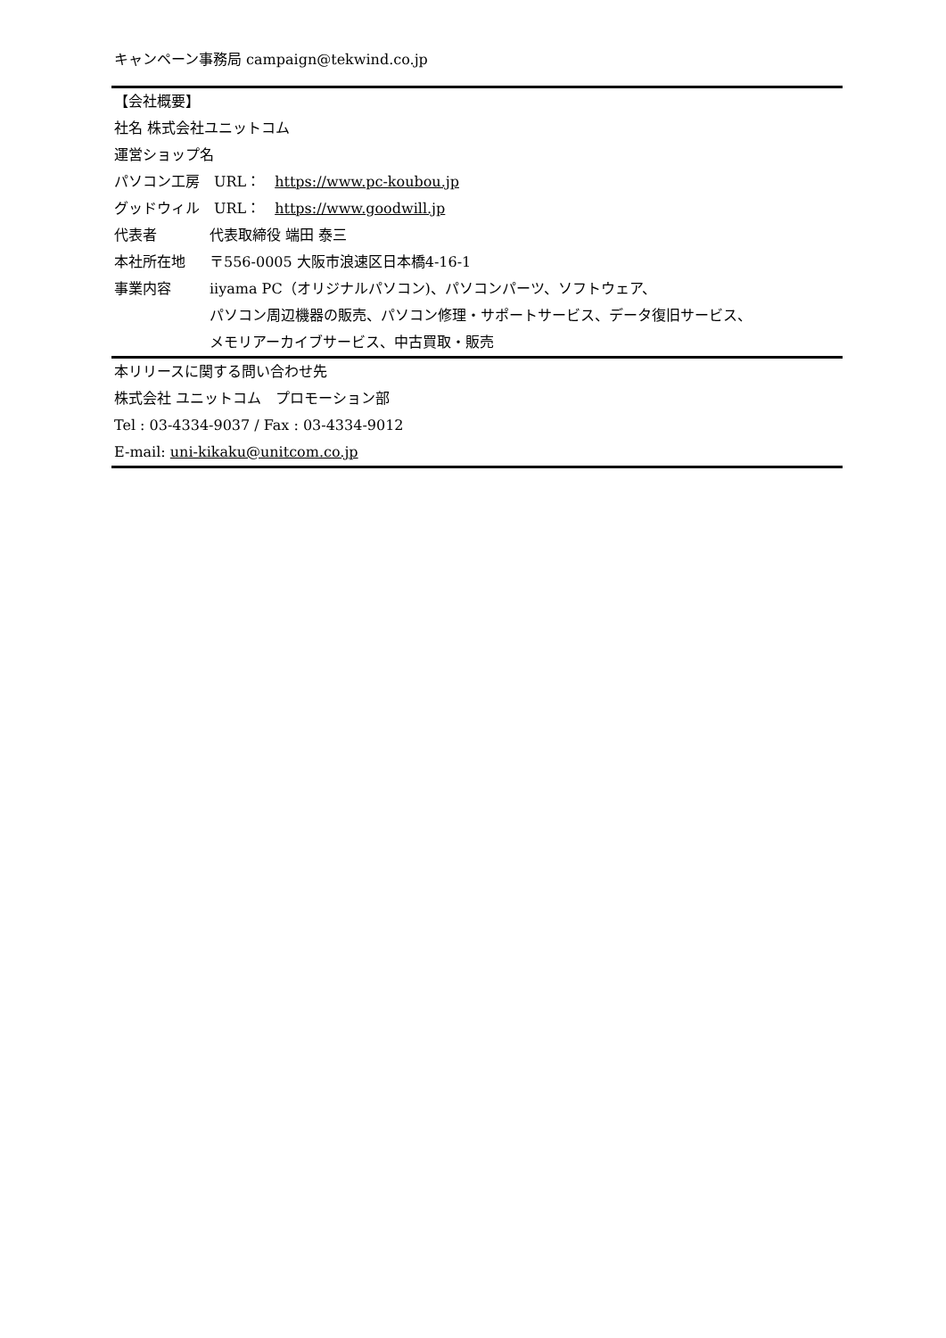キャンペーン事務局 campaign@tekwind.co.jp
【会社概要】
社名 株式会社ユニットコム
運営ショップ名
パソコン工房　URL：　https://www.pc-koubou.jp
グッドウィル　URL：　https://www.goodwill.jp
代表者 代表取締役 端田 泰三
本社所在地 〒556-0005 大阪市浪速区日本橋4-16-1
事業内容 iiyama PC（オリジナルパソコン)、パソコンパーツ、ソフトウェア、
パソコン周辺機器の販売、パソコン修理・サポートサービス、データ復旧サービス、
メモリアーカイブサービス、中古買取・販売
本リリースに関する問い合わせ先
株式会社 ユニットコム　プロモーション部
Tel : 03-4334-9037 / Fax : 03-4334-9012
E-mail: uni-kikaku@unitcom.co.jp